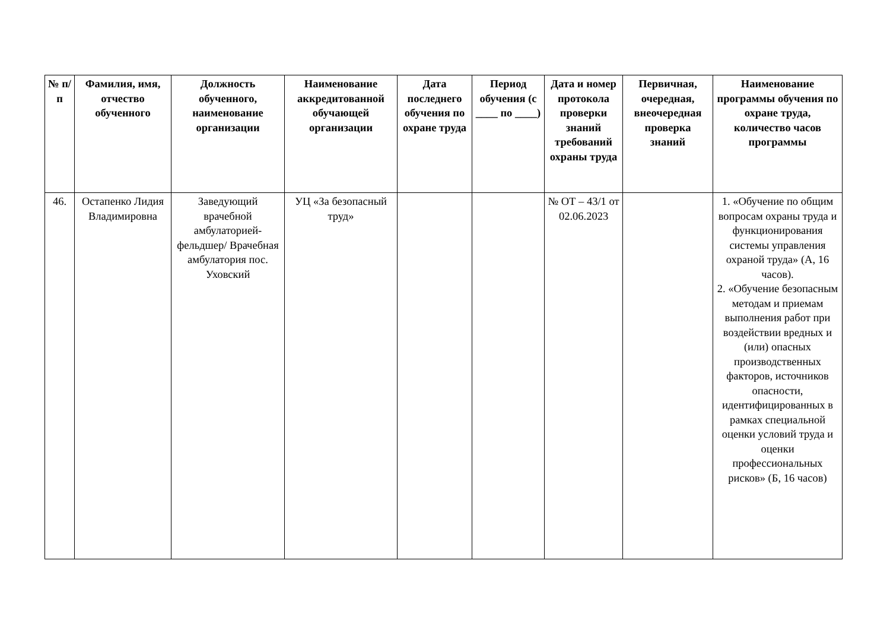| № п/п | Фамилия, имя, отчество обученного | Должность обученного, наименование организации | Наименование аккредитованной обучающей организации | Дата последнего обучения по охране труда | Период обучения (с ____ по ____) | Дата и номер протокола проверки знаний требований охраны труда | Первичная, очередная, внеочередная проверка знаний | Наименование программы обучения по охране труда, количество часов программы |
| --- | --- | --- | --- | --- | --- | --- | --- | --- |
| 46. | Остапенко Лидия Владимировна | Заведующий врачебной амбулаторией-фельдшер/ Врачебная амбулатория пос. Уховский | УЦ «За безопасный труд» | | | № ОТ – 43/1 от 02.06.2023 | | 1. «Обучение по общим вопросам охраны труда и функционирования системы управления охраной труда» (А, 16 часов). 2. «Обучение безопасным методам и приемам выполнения работ при воздействии вредных и (или) опасных производственных факторов, источников опасности, идентифицированных в рамках специальной оценки условий труда и оценки профессиональных рисков» (Б, 16 часов) |